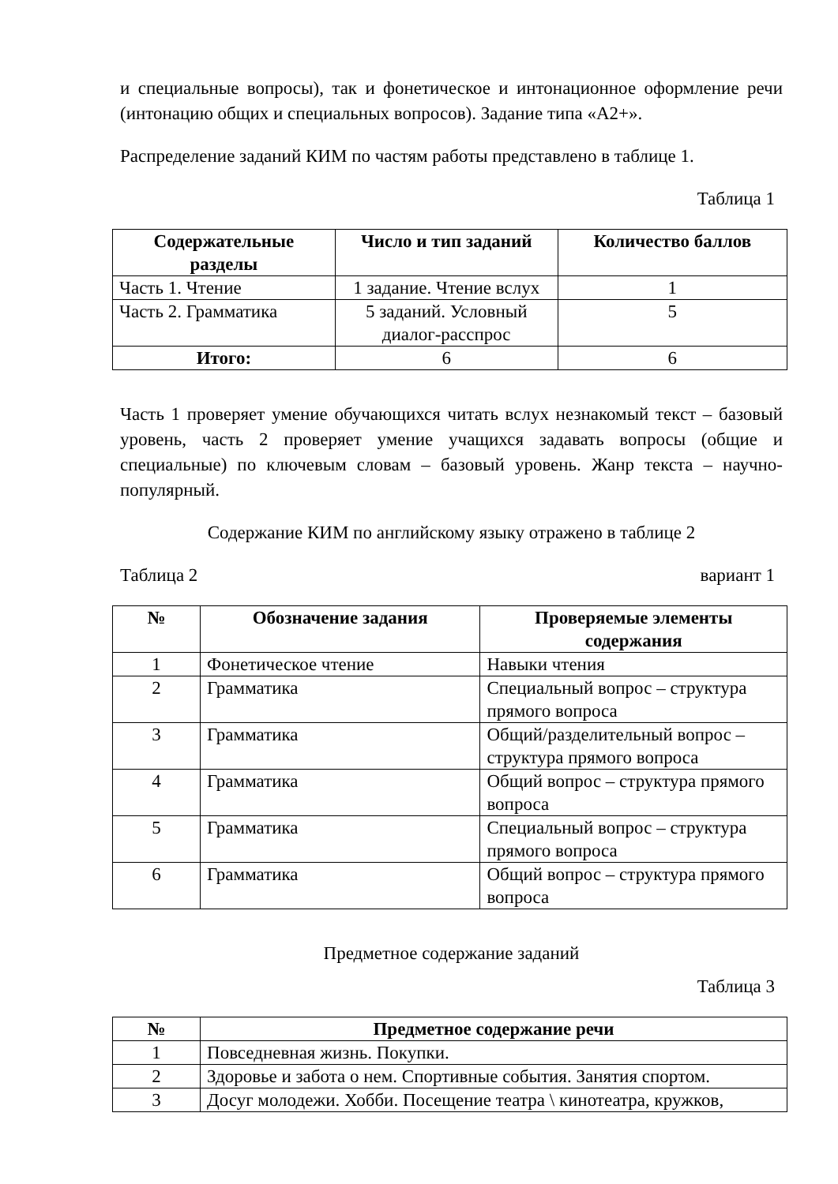и специальные вопросы), так и фонетическое и интонационное оформление речи (интонацию общих и специальных вопросов). Задание типа «А2+».
Распределение заданий КИМ по частям работы представлено в таблице 1.
Таблица 1
| Содержательные разделы | Число и тип заданий | Количество баллов |
| --- | --- | --- |
| Часть 1. Чтение | 1 задание. Чтение вслух | 1 |
| Часть 2. Грамматика | 5 заданий. Условный диалог-расспрос | 5 |
| Итого: | 6 | 6 |
Часть 1 проверяет умение обучающихся читать вслух незнакомый текст – базовый уровень, часть 2 проверяет умение учащихся задавать вопросы (общие и специальные) по ключевым словам – базовый уровень. Жанр текста – научно-популярный.
Содержание КИМ по английскому языку отражено в таблице 2
Таблица 2 вариант 1
| № | Обозначение задания | Проверяемые элементы содержания |
| --- | --- | --- |
| 1 | Фонетическое чтение | Навыки чтения |
| 2 | Грамматика | Специальный вопрос – структура прямого вопроса |
| 3 | Грамматика | Общий/разделительный вопрос – структура прямого вопроса |
| 4 | Грамматика | Общий вопрос – структура прямого вопроса |
| 5 | Грамматика | Специальный вопрос – структура прямого вопроса |
| 6 | Грамматика | Общий вопрос – структура прямого вопроса |
Предметное содержание заданий
Таблица 3
| № | Предметное содержание речи |
| --- | --- |
| 1 | Повседневная жизнь. Покупки. |
| 2 | Здоровье и забота о нем. Спортивные события. Занятия спортом. |
| 3 | Досуг молодежи. Хобби. Посещение театра \ кинотеатра, кружков, |